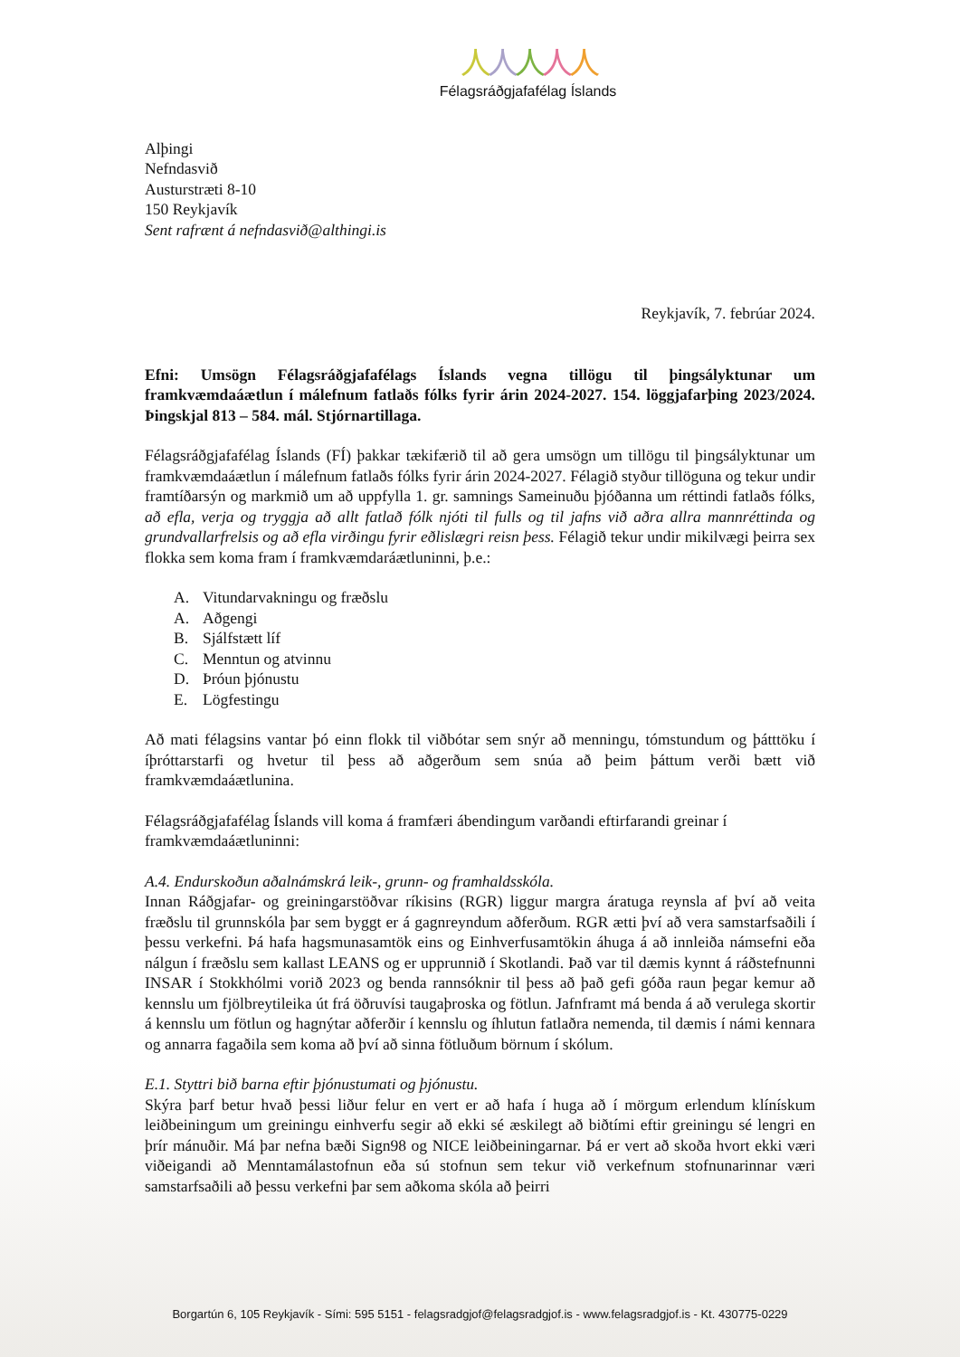人人人人人
Félagsráðgjafafélag Íslands
Alþingi
Nefndasvið
Austurstræti 8-10
150 Reykjavík
Sent rafrænt á nefndasvið@althingi.is
Reykjavík, 7. febrúar 2024.
Efni: Umsögn Félagsráðgjafafélags Íslands vegna tillögu til þingsályktunar um framkvæmdaáætlun í málefnum fatlaðs fólks fyrir árin 2024-2027. 154. löggjafarþing 2023/2024. Þingskjal 813 – 584. mál. Stjórnartillaga.
Félagsráðgjafafélag Íslands (FÍ) þakkar tækifærið til að gera umsögn um tillögu til þingsályktunar um framkvæmdaáætlun í málefnum fatlaðs fólks fyrir árin 2024-2027. Félagið styður tillöguna og tekur undir framtíðarsýn og markmið um að uppfylla 1. gr. samnings Sameinuðu þjóðanna um réttindi fatlaðs fólks, að efla, verja og tryggja að allt fatlað fólk njóti til fulls og til jafns við aðra allra mannréttinda og grundvallarfrelsis og að efla virðingu fyrir eðlislægri reisn þess. Félagið tekur undir mikilvægi þeirra sex flokka sem koma fram í framkvæmdaráætluninni, þ.e.:
A. Vitundarvakningu og fræðslu
A. Aðgengi
B. Sjálfstætt líf
C. Menntun og atvinnu
D. Þróun þjónustu
E. Lögfestingu
Að mati félagsins vantar þó einn flokk til viðbótar sem snýr að menningu, tómstundum og þátttöku í íþróttarstarfi og hvetur til þess að aðgerðum sem snúa að þeim þáttum verði bætt við framkvæmdaáætlunina.
Félagsráðgjafafélag Íslands vill koma á framfæri ábendingum varðandi eftirfarandi greinar í framkvæmdaáætluninni:
A.4. Endurskoðun aðalnámskrá leik-, grunn- og framhaldsskóla.
Innan Ráðgjafar- og greiningarstöðvar ríkisins (RGR) liggur margra áratuga reynsla af því að veita fræðslu til grunnskóla þar sem byggt er á gagnreyndum aðferðum. RGR ætti því að vera samstarfsaðili í þessu verkefni. Þá hafa hagsmunasamtök eins og Einhverfusamtökin áhuga á að innleiða námsefni eða nálgun í fræðslu sem kallast LEANS og er upprunnið í Skotlandi. Það var til dæmis kynnt á ráðstefnunni INSAR í Stokkhólmi vorið 2023 og benda rannsóknir til þess að það gefi góða raun þegar kemur að kennslu um fjölbreytileika út frá öðruvísi taugaþroska og fötlun. Jafnframt má benda á að verulega skortir á kennslu um fötlun og hagnýtar aðferðir í kennslu og íhlutun fatlaðra nemenda, til dæmis í námi kennara og annarra fagaðila sem koma að því að sinna fötluðum börnum í skólum.
E.1. Styttri bið barna eftir þjónustumati og þjónustu.
Skýra þarf betur hvað þessi liður felur en vert er að hafa í huga að í mörgum erlendum klínískum leiðbeiningum um greiningu einhverfu segir að ekki sé æskilegt að biðtími eftir greiningu sé lengri en þrír mánuðir. Má þar nefna bæði Sign98 og NICE leiðbeiningarnar. Þá er vert að skoða hvort ekki væri viðeigandi að Menntamálastofnun eða sú stofnun sem tekur við verkefnum stofnunarinnar væri samstarfsaðili að þessu verkefni þar sem aðkoma skóla að þeirri
Borgartún 6, 105 Reykjavík - Sími: 595 5151 - felagsradgjof@felagsradgjof.is - www.felagsradgjof.is - Kt. 430775-0229